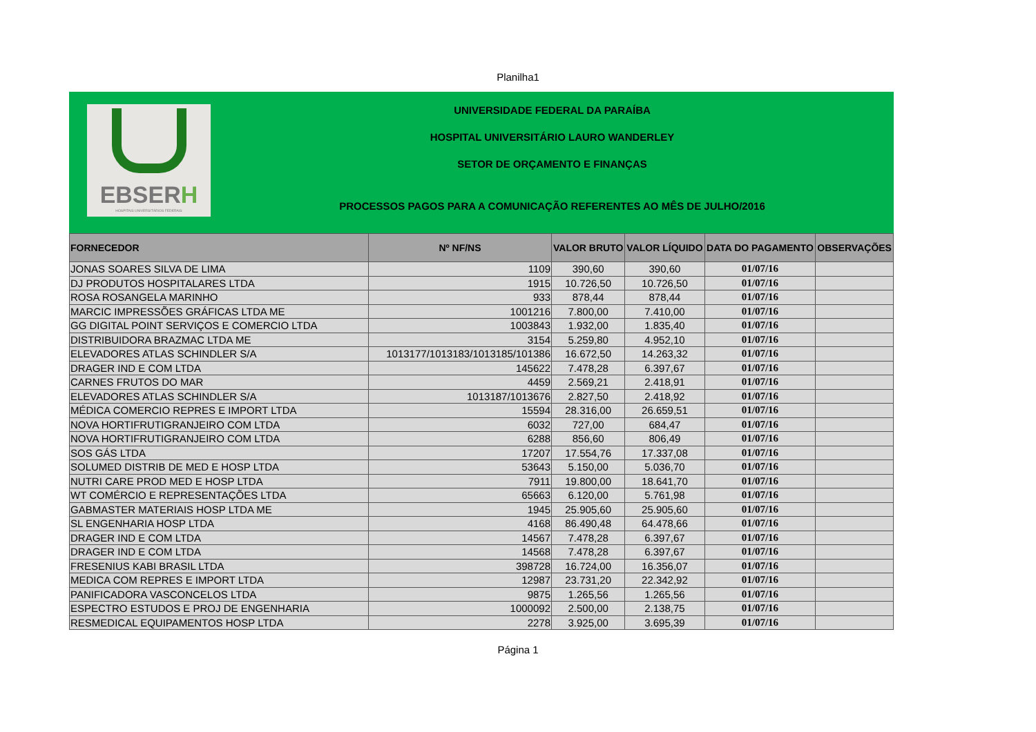Planilha1
EBSERH
HOSPITAIS UNIVERSITÁRIOS FEDERAIS
UNIVERSIDADE FEDERAL DA PARAÍBA
HOSPITAL UNIVERSITÁRIO LAURO WANDERLEY
SETOR DE ORÇAMENTO E FINANÇAS
PROCESSOS PAGOS PARA A COMUNICAÇÃO REFERENTES AO MÊS DE JULHO/2016
| FORNECEDOR | Nº NF/NS | VALOR BRUTO | VALOR LÍQUIDO | DATA DO PAGAMENTO | OBSERVAÇÕES |
| --- | --- | --- | --- | --- | --- |
| JONAS SOARES SILVA DE LIMA | 1109 | 390,60 | 390,60 | 01/07/16 | |
| DJ PRODUTOS HOSPITALARES LTDA | 1915 | 10.726,50 | 10.726,50 | 01/07/16 | |
| ROSA ROSANGELA MARINHO | 933 | 878,44 | 878,44 | 01/07/16 | |
| MARCIC IMPRESSÕES GRÁFICAS LTDA ME | 1001216 | 7.800,00 | 7.410,00 | 01/07/16 | |
| GG DIGITAL POINT SERVIÇOS E COMERCIO LTDA | 1003843 | 1.932,00 | 1.835,40 | 01/07/16 | |
| DISTRIBUIDORA BRAZMAC LTDA ME | 3154 | 5.259,80 | 4.952,10 | 01/07/16 | |
| ELEVADORES ATLAS SCHINDLER S/A | 1013177/1013183/1013185/101386 | 16.672,50 | 14.263,32 | 01/07/16 | |
| DRAGER IND E COM LTDA | 145622 | 7.478,28 | 6.397,67 | 01/07/16 | |
| CARNES FRUTOS DO MAR | 4459 | 2.569,21 | 2.418,91 | 01/07/16 | |
| ELEVADORES ATLAS SCHINDLER S/A | 1013187/1013676 | 2.827,50 | 2.418,92 | 01/07/16 | |
| MÉDICA COMERCIO REPRES E IMPORT LTDA | 15594 | 28.316,00 | 26.659,51 | 01/07/16 | |
| NOVA HORTIFRUTIGRANJEIRO COM LTDA | 6032 | 727,00 | 684,47 | 01/07/16 | |
| NOVA HORTIFRUTIGRANJEIRO COM LTDA | 6288 | 856,60 | 806,49 | 01/07/16 | |
| SOS GÁS LTDA | 17207 | 17.554,76 | 17.337,08 | 01/07/16 | |
| SOLUMED DISTRIB DE MED E HOSP LTDA | 53643 | 5.150,00 | 5.036,70 | 01/07/16 | |
| NUTRI CARE PROD MED E HOSP LTDA | 7911 | 19.800,00 | 18.641,70 | 01/07/16 | |
| WT COMÉRCIO E REPRESENTAÇÕES LTDA | 65663 | 6.120,00 | 5.761,98 | 01/07/16 | |
| GABMASTER MATERIAIS HOSP LTDA ME | 1945 | 25.905,60 | 25.905,60 | 01/07/16 | |
| SL ENGENHARIA HOSP LTDA | 4168 | 86.490,48 | 64.478,66 | 01/07/16 | |
| DRAGER IND E COM LTDA | 14567 | 7.478,28 | 6.397,67 | 01/07/16 | |
| DRAGER IND E COM LTDA | 14568 | 7.478,28 | 6.397,67 | 01/07/16 | |
| FRESENIUS KABI BRASIL LTDA | 398728 | 16.724,00 | 16.356,07 | 01/07/16 | |
| MEDICA COM REPRES E IMPORT LTDA | 12987 | 23.731,20 | 22.342,92 | 01/07/16 | |
| PANIFICADORA VASCONCELOS LTDA | 9875 | 1.265,56 | 1.265,56 | 01/07/16 | |
| ESPECTRO ESTUDOS E PROJ DE ENGENHARIA | 1000092 | 2.500,00 | 2.138,75 | 01/07/16 | |
| RESMEDICAL EQUIPAMENTOS HOSP LTDA | 2278 | 3.925,00 | 3.695,39 | 01/07/16 | |
Página 1